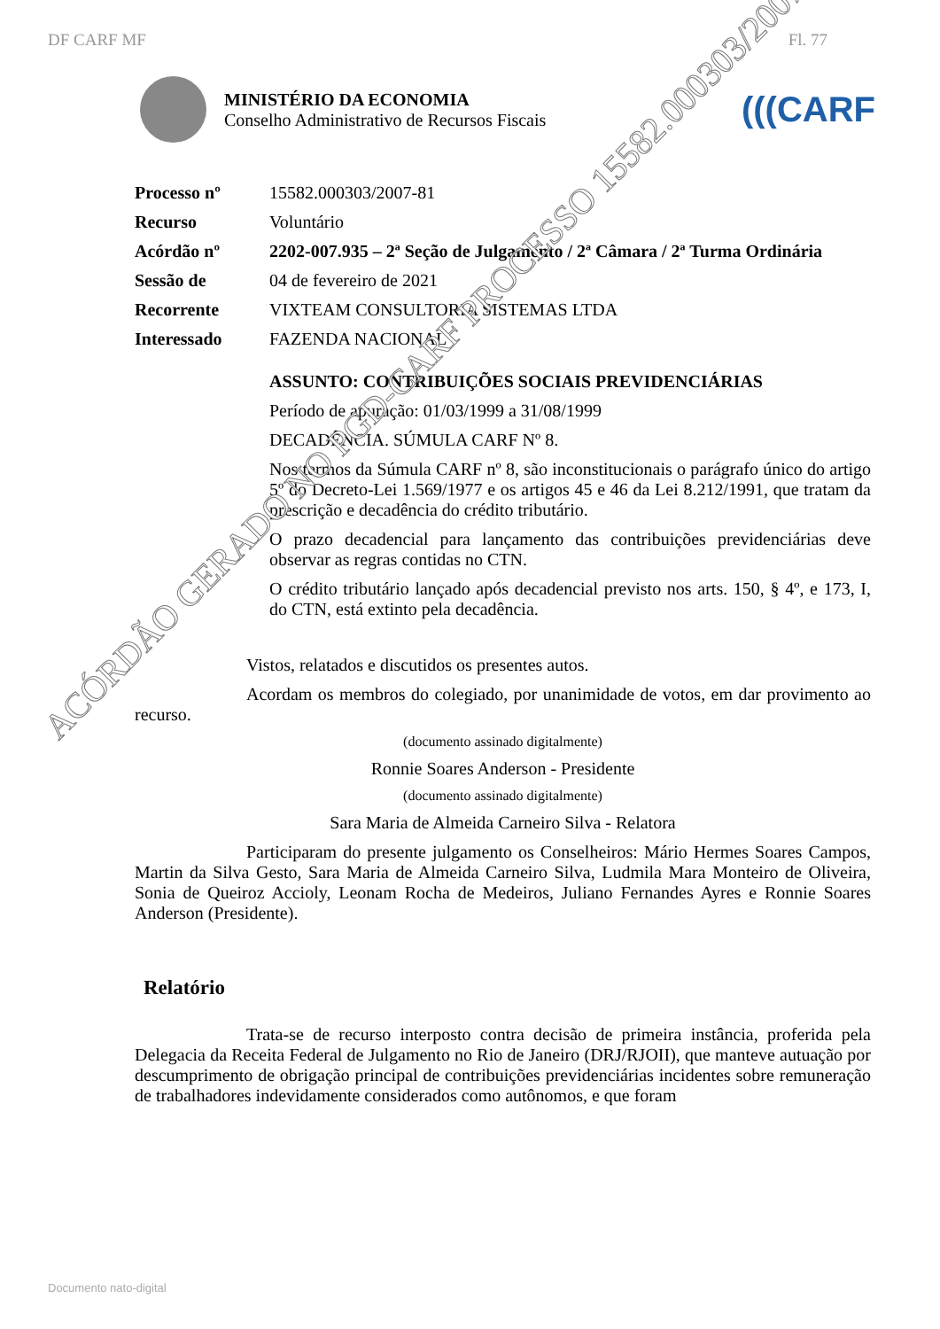DF CARF MF Fl. 77
MINISTÉRIO DA ECONOMIA
Conselho Administrativo de Recursos Fiscais
(((CARF
| Processo nº | 15582.000303/2007-81 |
| Recurso | Voluntário |
| Acórdão nº | 2202-007.935 – 2ª Seção de Julgamento / 2ª Câmara / 2ª Turma Ordinária |
| Sessão de | 04 de fevereiro de 2021 |
| Recorrente | VIXTEAM CONSULTORIA SISTEMAS LTDA |
| Interessado | FAZENDA NACIONAL |
ASSUNTO: CONTRIBUIÇÕES SOCIAIS PREVIDENCIÁRIAS
Período de apuração: 01/03/1999 a 31/08/1999
DECADÊNCIA. SÚMULA CARF Nº 8.
Nos termos da Súmula CARF nº 8, são inconstitucionais o parágrafo único do artigo 5º do Decreto-Lei 1.569/1977 e os artigos 45 e 46 da Lei 8.212/1991, que tratam da prescrição e decadência do crédito tributário.
O prazo decadencial para lançamento das contribuições previdenciárias deve observar as regras contidas no CTN.
O crédito tributário lançado após decadencial previsto nos arts. 150, § 4º, e 173, I, do CTN, está extinto pela decadência.
Vistos, relatados e discutidos os presentes autos.
Acordam os membros do colegiado, por unanimidade de votos, em dar provimento ao recurso.
(documento assinado digitalmente)
Ronnie Soares Anderson - Presidente
(documento assinado digitalmente)
Sara Maria de Almeida Carneiro Silva - Relatora
Participaram do presente julgamento os Conselheiros: Mário Hermes Soares Campos, Martin da Silva Gesto, Sara Maria de Almeida Carneiro Silva, Ludmila Mara Monteiro de Oliveira, Sonia de Queiroz Accioly, Leonam Rocha de Medeiros, Juliano Fernandes Ayres e Ronnie Soares Anderson (Presidente).
Relatório
Trata-se de recurso interposto contra decisão de primeira instância, proferida pela Delegacia da Receita Federal de Julgamento no Rio de Janeiro (DRJ/RJOII), que manteve autuação por descumprimento de obrigação principal de contribuições previdenciárias incidentes sobre remuneração de trabalhadores indevidamente considerados como autônomos, e que foram
Documento nato-digital
ACÓRDÃO GERADO NO PGD-CARF PROCESSO 15582.000303/2007-81